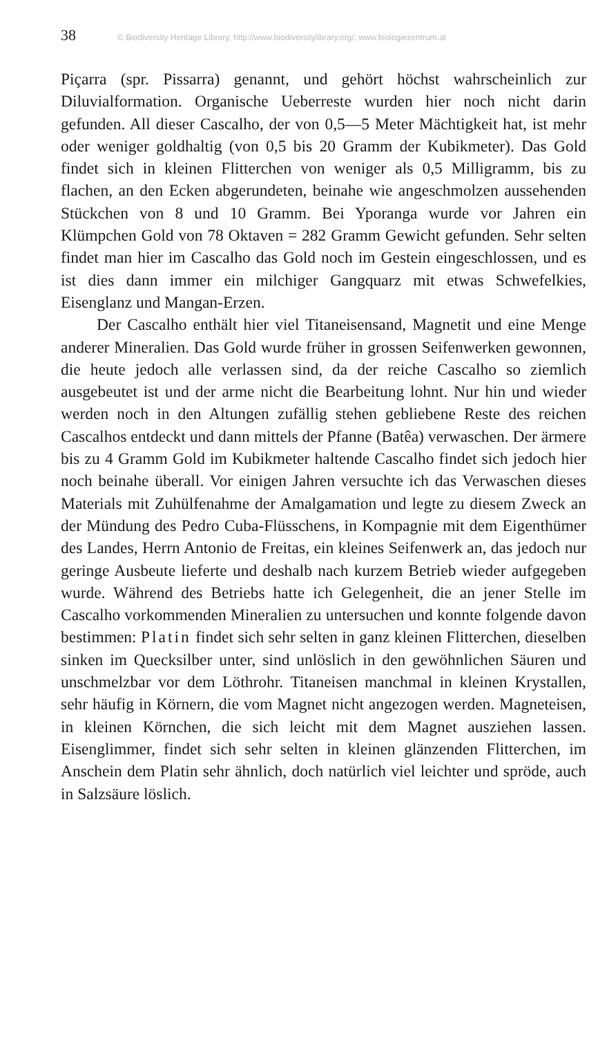38 © Biodiversity Heritage Library, http://www.biodiversitylibrary.org/; www.biologiezentrum.at
Piçarra (spr. Pissarra) genannt, und gehört höchst wahrscheinlich zur Diluvialformation. Organische Ueberreste wurden hier noch nicht darin gefunden. All dieser Cascalho, der von 0,5—5 Meter Mächtigkeit hat, ist mehr oder weniger goldhaltig (von 0,5 bis 20 Gramm der Kubikmeter). Das Gold findet sich in kleinen Flitterchen von weniger als 0,5 Milligramm, bis zu flachen, an den Ecken abgerundeten, beinahe wie angeschmolzen aussehenden Stückchen von 8 und 10 Gramm. Bei Yporanga wurde vor Jahren ein Klümpchen Gold von 78 Oktaven = 282 Gramm Gewicht gefunden. Sehr selten findet man hier im Cascalho das Gold noch im Gestein eingeschlossen, und es ist dies dann immer ein milchiger Gangquarz mit etwas Schwefelkies, Eisenglanz und Mangan-Erzen.
Der Cascalho enthält hier viel Titaneisensand, Magnetit und eine Menge anderer Mineralien. Das Gold wurde früher in grossen Seifenwerken gewonnen, die heute jedoch alle verlassen sind, da der reiche Cascalho so ziemlich ausgebeutet ist und der arme nicht die Bearbeitung lohnt. Nur hin und wieder werden noch in den Altungen zufällig stehen gebliebene Reste des reichen Cascalhos entdeckt und dann mittels der Pfanne (Batêa) verwaschen. Der ärmere bis zu 4 Gramm Gold im Kubikmeter haltende Cascalho findet sich jedoch hier noch beinahe überall. Vor einigen Jahren versuchte ich das Verwaschen dieses Materials mit Zuhülfenahme der Amalgamation und legte zu diesem Zweck an der Mündung des Pedro Cuba-Flüsschens, in Kompagnie mit dem Eigenthümer des Landes, Herrn Antonio de Freitas, ein kleines Seifenwerk an, das jedoch nur geringe Ausbeute lieferte und deshalb nach kurzem Betrieb wieder aufgegeben wurde. Während des Betriebs hatte ich Gelegenheit, die an jener Stelle im Cascalho vorkommenden Mineralien zu untersuchen und konnte folgende davon bestimmen: Platin findet sich sehr selten in ganz kleinen Flitterchen, dieselben sinken im Quecksilber unter, sind unlöslich in den gewöhnlichen Säuren und unschmelzbar vor dem Löthrohr. Titaneisen manchmal in kleinen Krystallen, sehr häufig in Körnern, die vom Magnet nicht angezogen werden. Magneteisen, in kleinen Körnchen, die sich leicht mit dem Magnet ausziehen lassen. Eisenglimmer, findet sich sehr selten in kleinen glänzenden Flitterchen, im Anschein dem Platin sehr ähnlich, doch natürlich viel leichter und spröde, auch in Salzsäure löslich.